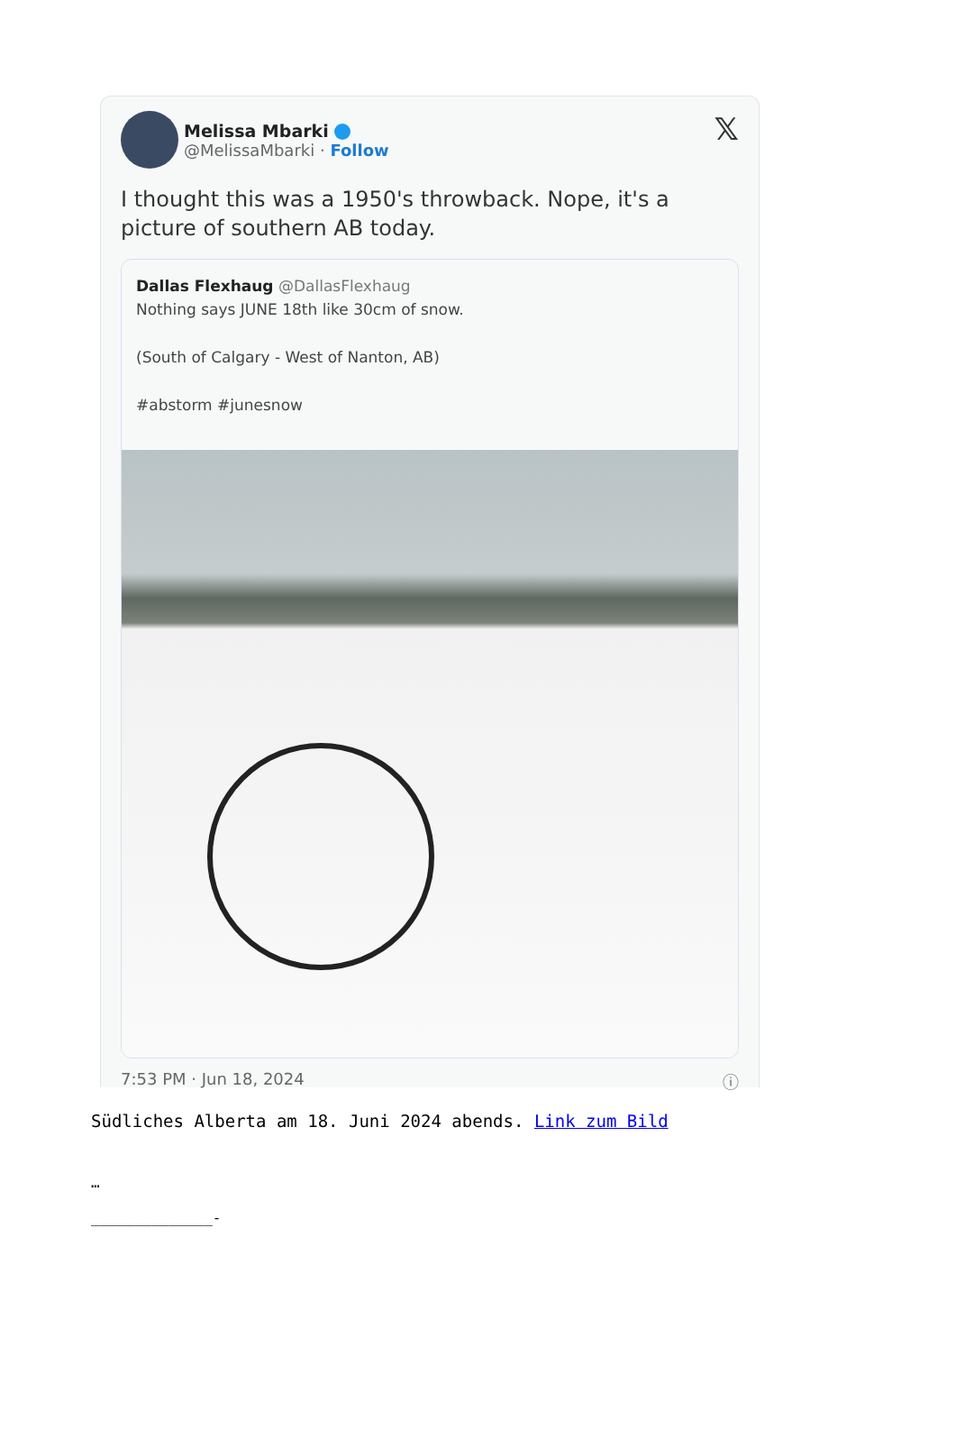Melissa Mbarki
@MelissaMbarki · Follow
𝕏
I thought this was a 1950's throwback. Nope, it's a picture of southern AB today.
Dallas Flexhaug @DallasFlexhaug
Nothing says JUNE 18th like 30cm of snow.
(South of Calgary - West of Nanton, AB)
#abstorm #junesnow
7:53 PM · Jun 18, 2024 ⓘ
Südliches Alberta am 18. Juni 2024 abends. Link zum Bild
…
______________-